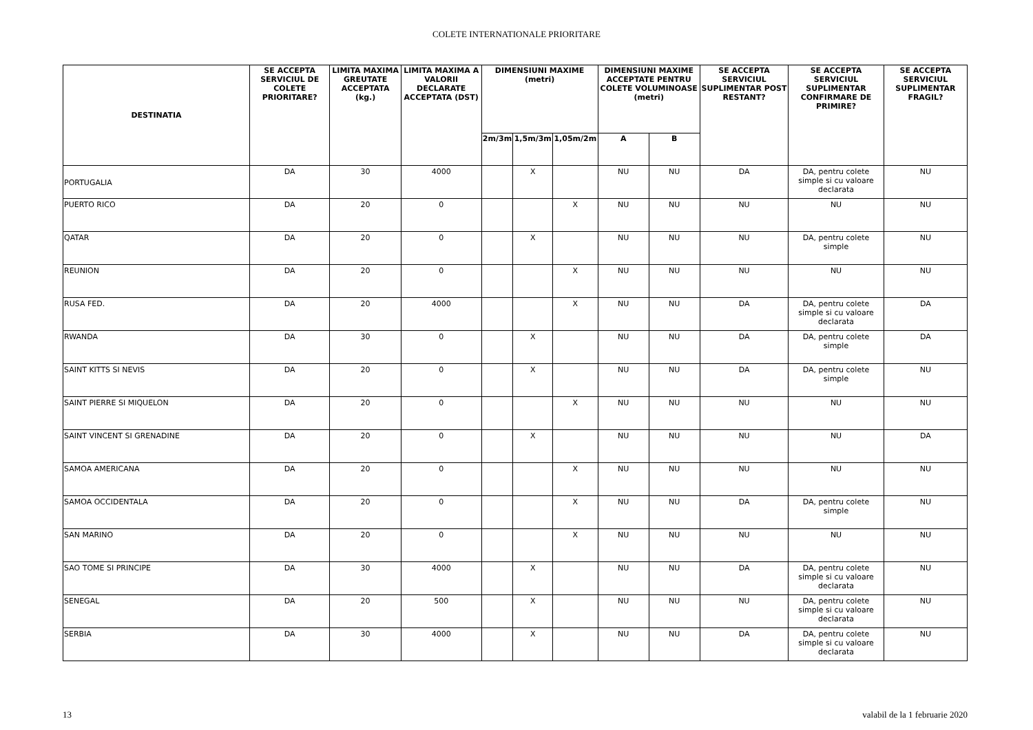COLETE INTERNATIONALE PRIORITARE
| DESTINATIA | SE ACCEPTA SERVICIUL DE COLETE PRIORITARE? | LIMITA MAXIMA GREUTATE ACCEPTATA (kg.) | LIMITA MAXIMA A VALORII DECLARATE ACCEPTATA (DST) | DIMENSIUNI MAXIME (metri) | | | DIMENSIUNI MAXIME ACCEPTATE PENTRU COLETE VOLUMINOASE (metri) | | SE ACCEPTA SERVICIUL SUPLIMENTAR POST RESTANT? | SE ACCEPTA SERVICIUL SUPLIMENTAR CONFIRMARE DE PRIMIRE? | SE ACCEPTA SERVICIUL SUPLIMENTAR FRAGIL? |
| --- | --- | --- | --- | --- | --- | --- | --- | --- | --- | --- | --- |
| | | | | 2m/3m | 1,5m/3m | 1,05m/2m | A | B | | | |
| PORTUGALIA | DA | 30 | 4000 | | X | | NU | NU | DA | DA, pentru colete simple si cu valoare declarata | NU |
| PUERTO RICO | DA | 20 | 0 | | | X | NU | NU | NU | NU | NU |
| QATAR | DA | 20 | 0 | | X | | NU | NU | NU | DA, pentru colete simple | NU |
| REUNION | DA | 20 | 0 | | | X | NU | NU | NU | NU | NU |
| RUSA FED. | DA | 20 | 4000 | | | X | NU | NU | DA | DA, pentru colete simple si cu valoare declarata | DA |
| RWANDA | DA | 30 | 0 | | X | | NU | NU | DA | DA, pentru colete simple | DA |
| SAINT KITTS SI NEVIS | DA | 20 | 0 | | X | | NU | NU | DA | DA, pentru colete simple | NU |
| SAINT PIERRE SI MIQUELON | DA | 20 | 0 | | | X | NU | NU | NU | NU | NU |
| SAINT VINCENT SI GRENADINE | DA | 20 | 0 | | X | | NU | NU | NU | NU | DA |
| SAMOA AMERICANA | DA | 20 | 0 | | | X | NU | NU | NU | NU | NU |
| SAMOA OCCIDENTALA | DA | 20 | 0 | | | X | NU | NU | DA | DA, pentru colete simple | NU |
| SAN MARINO | DA | 20 | 0 | | | X | NU | NU | NU | NU | NU |
| SAO TOME SI PRINCIPE | DA | 30 | 4000 | | X | | NU | NU | DA | DA, pentru colete simple si cu valoare declarata | NU |
| SENEGAL | DA | 20 | 500 | | X | | NU | NU | NU | DA, pentru colete simple si cu valoare declarata | NU |
| SERBIA | DA | 30 | 4000 | | X | | NU | NU | DA | DA, pentru colete simple si cu valoare declarata | NU |
13 valabil de la 1 februarie 2020